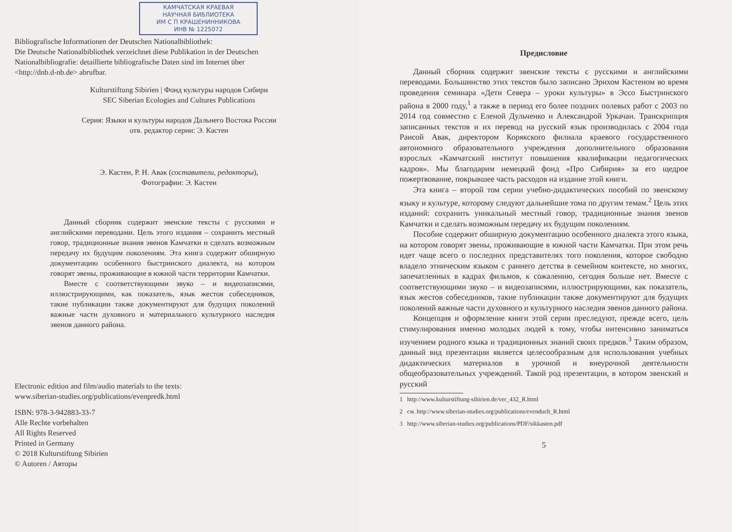КАМЧАТСКАЯ КРАЕВАЯ
НАУЧНАЯ БИБЛИОТЕКА
ИМ С П КРАШЕНИННИКОВА
ИНВ № 1225072
Bibliografische Informationen der Deutschen Nationalbibliothek:
Die Deutsche Nationalbibliothek verzeichnet diese Publikation in der Deutschen
Nationalbibliografie: detaillierte bibliografische Daten sind im Internet über
<http://dnb.d-nb.de> abrufbar.
Kulturstiftung Sibirien | Фонд культуры народов Сибири
SEC Siberian Ecologies and Cultures Publications
Серия: Языки и культуры народов Дальнего Востока России
отв. редактор серии: Э. Кастен
Э. Кастен, Р. Н. Авак (составители, редакторы),
Фотографии: Э. Кастен
Данный сборник содержит эвенские тексты с русскими и английскими переводами. Цель этого издания – сохранить местный говор, традиционные знания эвенов Камчатки и сделать возможным передачу их будущим поколениям. Эта книга содержит обширную документацию особенного быстринского диалекта, на котором говорят эвены, проживающие в южной части территории Камчатки.
Вместе с соответствующими звуко – и видеозаписями, иллюстрирующими, как показатель, язык жестов собеседников, такие публикации также документируют для будущих поколений важные части духовного и материального культурного наследия эвенов данного района.
Electronic edition and film/audio materials to the texts:
www.siberian-studies.org/publications/evenpredk.html
ISBN: 978-3-942883-33-7
Alle Rechte vorbehalten
All Rights Reserved
Printed in Germany
© 2018 Kulturstiftung Sibirien
© Autoren / Авторы
Предисловие
Данный сборник содержит эвенские тексты с русскими и английскими переводами. Большинство этих текстов было записано Эрихом Кастеном во время проведения семинара «Дети Севера – уроки культуры» в Эссо Быстринского района в 2000 году,<sup>1</sup> а также в период его более поздних полевых работ с 2003 по 2014 год совместно с Еленой Дульченко и Александрой Уркачан. Транскрипция записанных текстов и их перевод на русский язык производилась с 2004 года Раисой Авак, директором Корякского филиала краевого государственного автономного образовательного учреждения дополнительного образования взрослых «Камчатский институт повышения квалификации педагогических кадров». Мы благодарим немецкий фонд «Про Сибирия» за его щедрое пожертвование, покрывшее часть расходов на издание этой книги.
Эта книга – второй том серии учебно-дидактических пособий по эвенскому языку и культуре, которому следуют дальнейшие тома по другим темам.<sup>2</sup> Цель этих изданий: сохранить уникальный местный говор, традиционные знания эвенов Камчатки и сделать возможным передачу их будущим поколениям.
Пособие содержит обширную документацию особенного диалекта этого языка, на котором говорят эвены, проживающие в южной части Камчатки. При этом речь идет чаще всего о последних представителях того поколения, которое свободно владело этническим языком с раннего детства в семейном контексте, но многих, запечатленных в кадрах фильмов, к сожалению, сегодня больше нет. Вместе с соответствующими звуко – и видеозаписями, иллюстрирующими, как показатель, язык жестов собеседников, такие публикации также документируют для будущих поколений важные части духовного и культурного наследия эвенов данного района.
Концепция и оформление книги этой серии преследуют, прежде всего, цель стимулирования именно молодых людей к тому, чтобы интенсивно заниматься изучением родного языка и традиционных знаний своих предков.<sup>3</sup> Таким образом, данный вид презентации является целесообразным для использования учебных дидактических материалов в урочной и внеурочной деятельности общеобразовательных учреждений. Такой род презентации, в котором эвенский и русский
1 http://www.kulturstiftung-sibirien.de/ver_432_R.html
2 см. http://www.siberian-studies.org/publications/evenduch_R.html
3 http://www.siberian-studies.org/publications/PDF/sikkasten.pdf
5